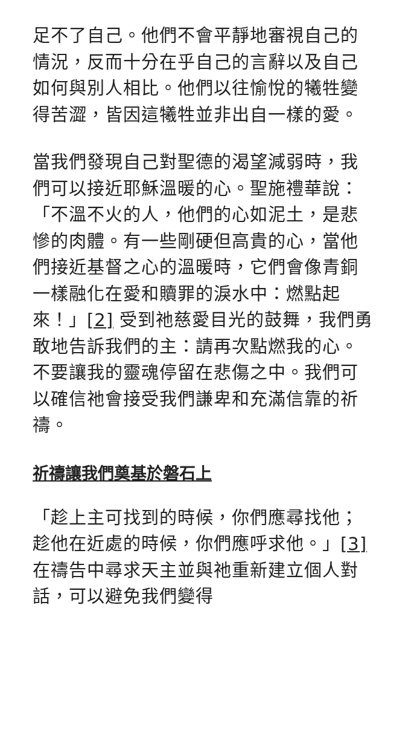足不了自己。他們不會平靜地審視自己的情況，反而十分在乎自己的言辭以及自己如何與別人相比。他們以往愉悅的犧牲變得苦澀，皆因這犧牲並非出自一樣的愛。
當我們發現自己對聖德的渴望減弱時，我們可以接近耶穌溫暖的心。聖施禮華說：「不溫不火的人，他們的心如泥土，是悲慘的肉體。有一些剛硬但高貴的心，當他們接近基督之心的溫暖時，它們會像青銅一樣融化在愛和贖罪的淚水中：燃點起來！」[2] 受到祂慈愛目光的鼓舞，我們勇敢地告訴我們的主：請再次點燃我的心。不要讓我的靈魂停留在悲傷之中。我們可以確信祂會接受我們謙卑和充滿信靠的祈禱。
祈禱讓我們奠基於磐石上
「趁上主可找到的時候，你們應尋找他；趁他在近處的時候，你們應呼求他。」[3] 在禱告中尋求天主並與祂重新建立個人對話，可以避免我們變得